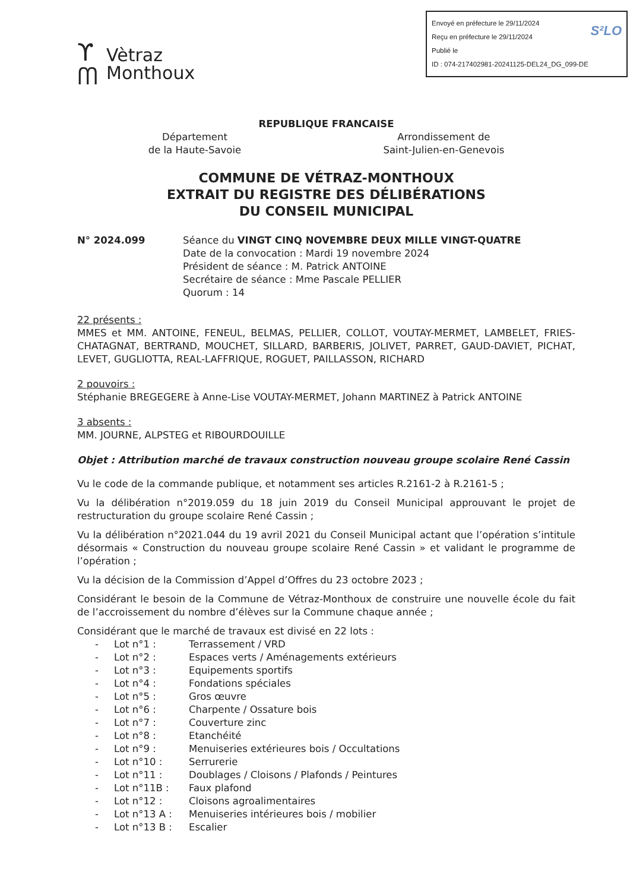ϒ
ᗰ
Vètraz
Monthoux
S²LO Envoyé en préfecture le 29/11/2024
Reçu en préfecture le 29/11/2024
Publié le
ID : 074-217402981-20241125-DEL24_DG_099-DE
REPUBLIQUE FRANCAISE
Département
de la Haute-Savoie
Arrondissement de
Saint-Julien-en-Genevois
COMMUNE DE VÉTRAZ-MONTHOUX
EXTRAIT DU REGISTRE DES DÉLIBÉRATIONS
DU CONSEIL MUNICIPAL
N° 2024.099 Séance du VINGT CINQ NOVEMBRE DEUX MILLE VINGT-QUATRE
Date de la convocation : Mardi 19 novembre 2024
Président de séance : M. Patrick ANTOINE
Secrétaire de séance : Mme Pascale PELLIER
Quorum : 14
22 présents :
MMES et MM. ANTOINE, FENEUL, BELMAS, PELLIER, COLLOT, VOUTAY-MERMET, LAMBELET, FRIES-CHATAGNAT, BERTRAND, MOUCHET, SILLARD, BARBERIS, JOLIVET, PARRET, GAUD-DAVIET, PICHAT, LEVET, GUGLIOTTA, REAL-LAFFRIQUE, ROGUET, PAILLASSON, RICHARD
2 pouvoirs :
Stéphanie BREGEGERE à Anne-Lise VOUTAY-MERMET, Johann MARTINEZ à Patrick ANTOINE
3 absents :
MM. JOURNE, ALPSTEG et RIBOURDOUILLE
Objet : Attribution marché de travaux construction nouveau groupe scolaire René Cassin
Vu le code de la commande publique, et notamment ses articles R.2161-2 à R.2161-5 ;
Vu la délibération n°2019.059 du 18 juin 2019 du Conseil Municipal approuvant le projet de restructuration du groupe scolaire René Cassin ;
Vu la délibération n°2021.044 du 19 avril 2021 du Conseil Municipal actant que l’opération s’intitule désormais « Construction du nouveau groupe scolaire René Cassin » et validant le programme de l’opération ;
Vu la décision de la Commission d’Appel d’Offres du 23 octobre 2023 ;
Considérant le besoin de la Commune de Vétraz-Monthoux de construire une nouvelle école du fait de l’accroissement du nombre d’élèves sur la Commune chaque année ;
Considérant que le marché de travaux est divisé en 22 lots :
- Lot n°1 : Terrassement / VRD
- Lot n°2 : Espaces verts / Aménagements extérieurs
- Lot n°3 : Equipements sportifs
- Lot n°4 : Fondations spéciales
- Lot n°5 : Gros œuvre
- Lot n°6 : Charpente / Ossature bois
- Lot n°7 : Couverture zinc
- Lot n°8 : Etanchéité
- Lot n°9 : Menuiseries extérieures bois / Occultations
- Lot n°10 : Serrurerie
- Lot n°11 : Doublages / Cloisons / Plafonds / Peintures
- Lot n°11B : Faux plafond
- Lot n°12 : Cloisons agroalimentaires
- Lot n°13 A : Menuiseries intérieures bois / mobilier
- Lot n°13 B : Escalier